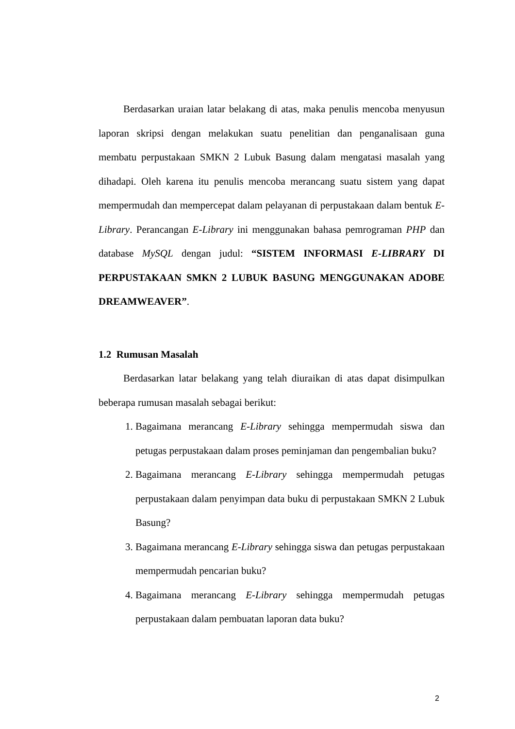Berdasarkan uraian latar belakang di atas, maka penulis mencoba menyusun laporan skripsi dengan melakukan suatu penelitian dan penganalisaan guna membatu perpustakaan SMKN 2 Lubuk Basung dalam mengatasi masalah yang dihadapi. Oleh karena itu penulis mencoba merancang suatu sistem yang dapat mempermudah dan mempercepat dalam pelayanan di perpustakaan dalam bentuk E-Library. Perancangan E-Library ini menggunakan bahasa pemrograman PHP dan database MySQL dengan judul: “SISTEM INFORMASI E-LIBRARY DI PERPUSTAKAAN SMKN 2 LUBUK BASUNG MENGGUNAKAN ADOBE DREAMWEAVER”.
1.2 Rumusan Masalah
Berdasarkan latar belakang yang telah diuraikan di atas dapat disimpulkan beberapa rumusan masalah sebagai berikut:
1. Bagaimana merancang E-Library sehingga mempermudah siswa dan petugas perpustakaan dalam proses peminjaman dan pengembalian buku?
2. Bagaimana merancang E-Library sehingga mempermudah petugas perpustakaan dalam penyimpan data buku di perpustakaan SMKN 2 Lubuk Basung?
3. Bagaimana merancang E-Library sehingga siswa dan petugas perpustakaan mempermudah pencarian buku?
4. Bagaimana merancang E-Library sehingga mempermudah petugas perpustakaan dalam pembuatan laporan data buku?
2